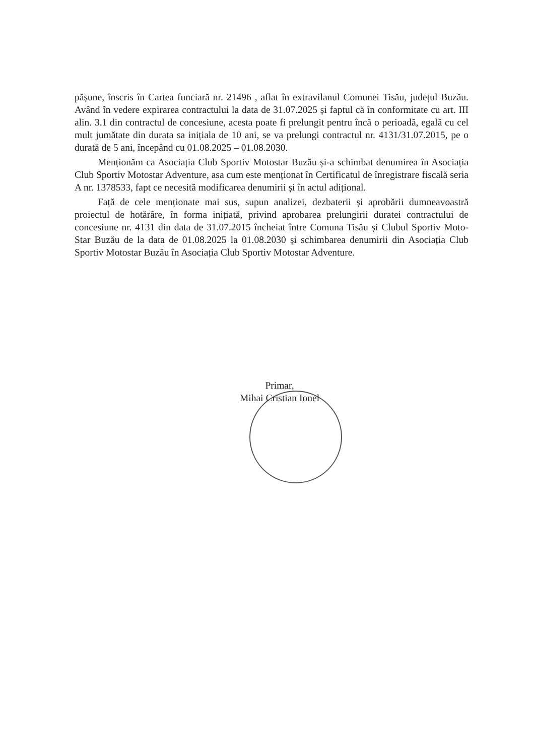pășune, înscris în Cartea funciară nr. 21496 , aflat în extravilanul Comunei Tisău, județul Buzău. Având în vedere expirarea contractului la data de 31.07.2025 și faptul că în conformitate cu art. III alin. 3.1 din contractul de concesiune, acesta poate fi prelungit pentru încă o perioadă, egală cu cel mult jumătate din durata sa inițiala de 10 ani, se va prelungi contractul nr. 4131/31.07.2015, pe o durată de 5 ani, începând cu 01.08.2025 – 01.08.2030.
Menționăm ca Asociația Club Sportiv Motostar Buzău și-a schimbat denumirea în Asociația Club Sportiv Motostar Adventure, asa cum este menționat în Certificatul de înregistrare fiscală seria A nr. 1378533, fapt ce necesită modificarea denumirii și în actul adițional.
Față de cele menționate mai sus, supun analizei, dezbaterii și aprobării dumneavoastră proiectul de hotărâre, în forma inițiată, privind aprobarea prelungirii duratei contractului de concesiune nr. 4131 din data de 31.07.2015 încheiat între Comuna Tisău și Clubul Sportiv Moto-Star Buzău de la data de 01.08.2025 la 01.08.2030 și schimbarea denumirii din Asociația Club Sportiv Motostar Buzău în Asociația Club Sportiv Motostar Adventure.
Primar,
Mihai Cristian Ionel